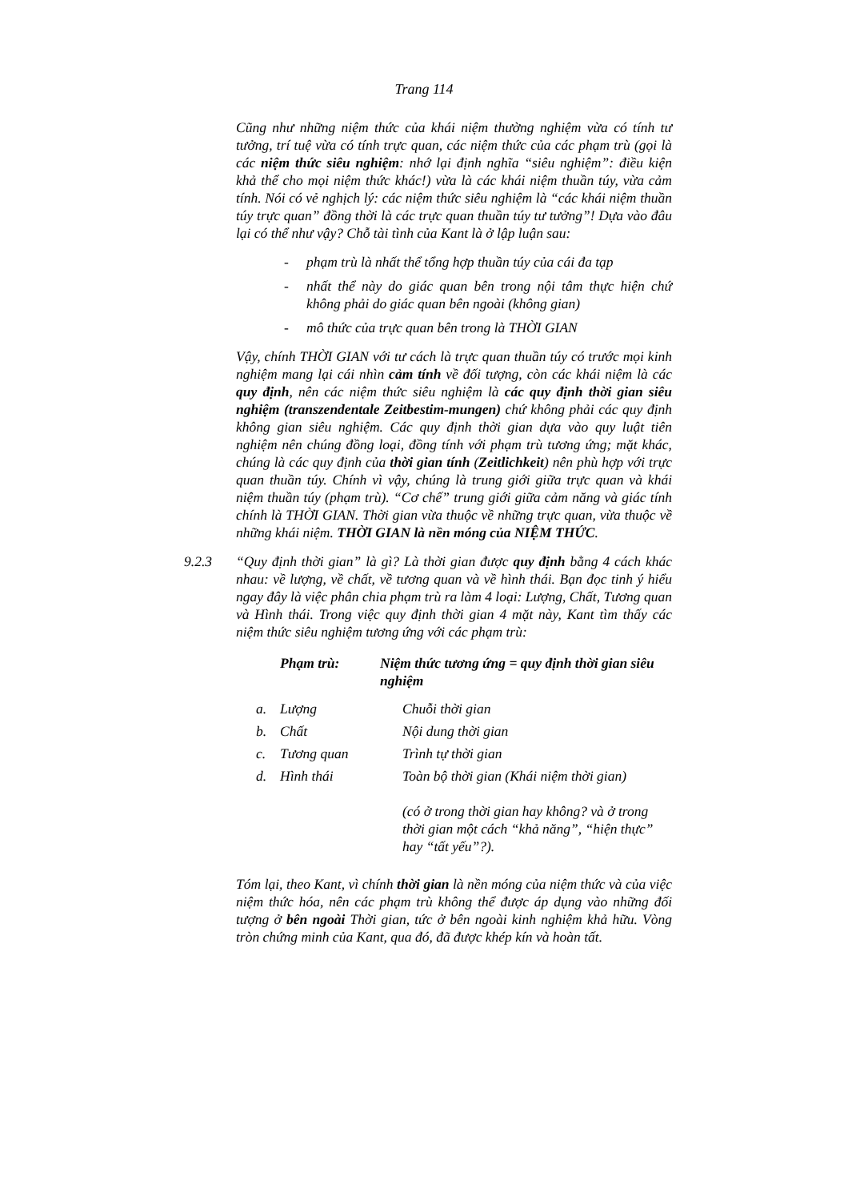Trang 114
Cũng như những niệm thức của khái niệm thường nghiệm vừa có tính tư tưởng, trí tuệ vừa có tính trực quan, các niệm thức của các phạm trù (gọi là các niệm thức siêu nghiệm: nhớ lại định nghĩa “siêu nghiệm”: điều kiện khả thể cho mọi niệm thức khác!) vừa là các khái niệm thuần túy, vừa cảm tính. Nói có vẻ nghịch lý: các niệm thức siêu nghiệm là “các khái niệm thuần túy trực quan” đồng thời là các trực quan thuần túy tư tưởng”! Dựa vào đâu lại có thể như vậy? Chỗ tài tình của Kant là ở lập luận sau:
- phạm trù là nhất thể tổng hợp thuần túy của cái đa tạp
- nhất thể này do giác quan bên trong nội tâm thực hiện chứ không phải do giác quan bên ngoài (không gian)
- mô thức của trực quan bên trong là THỜI GIAN
Vậy, chính THỜI GIAN với tư cách là trực quan thuần túy có trước mọi kinh nghiệm mang lại cái nhìn cảm tính về đối tượng, còn các khái niệm là các quy định, nên các niệm thức siêu nghiệm là các quy định thời gian siêu nghiệm (transzendentale Zeitbestim-mungen) chứ không phải các quy định không gian siêu nghiệm. Các quy định thời gian dựa vào quy luật tiên nghiệm nên chúng đồng loại, đồng tính với phạm trù tương ứng; mặt khác, chúng là các quy định của thời gian tính (Zeitlichkeit) nên phù hợp với trực quan thuần túy. Chính vì vậy, chúng là trung giới giữa trực quan và khái niệm thuần túy (phạm trù). “Cơ chế” trung giới giữa cảm năng và giác tính chính là THỜI GIAN. Thời gian vừa thuộc về những trực quan, vừa thuộc về những khái niệm. THỜI GIAN là nền móng của NIỆM THỨC.
9.2.3 “Quy định thời gian” là gì? Là thời gian được quy định bằng 4 cách khác nhau: về lượng, về chất, về tương quan và về hình thái. Bạn đọc tinh ý hiểu ngay đây là việc phân chia phạm trù ra làm 4 loại: Lượng, Chất, Tương quan và Hình thái. Trong việc quy định thời gian 4 mặt này, Kant tìm thấy các niệm thức siêu nghiệm tương ứng với các phạm trù:
| | Phạm trù: | Niệm thức tương ứng = quy định thời gian siêu nghiệm |
| --- | --- | --- |
| a. | Lượng | Chuỗi thời gian |
| b. | Chất | Nội dung thời gian |
| c. | Tương quan | Trình tự thời gian |
| d. | Hình thái | Toàn bộ thời gian (Khái niệm thời gian) (có ở trong thời gian hay không? và ở trong thời gian một cách “khả năng”, “hiện thực” hay “tất yếu”?). |
Tóm lại, theo Kant, vì chính thời gian là nền móng của niệm thức và của việc niệm thức hóa, nên các phạm trù không thể được áp dụng vào những đối tượng ở bên ngoài Thời gian, tức ở bên ngoài kinh nghiệm khả hữu. Vòng tròn chứng minh của Kant, qua đó, đã được khép kín và hoàn tất.